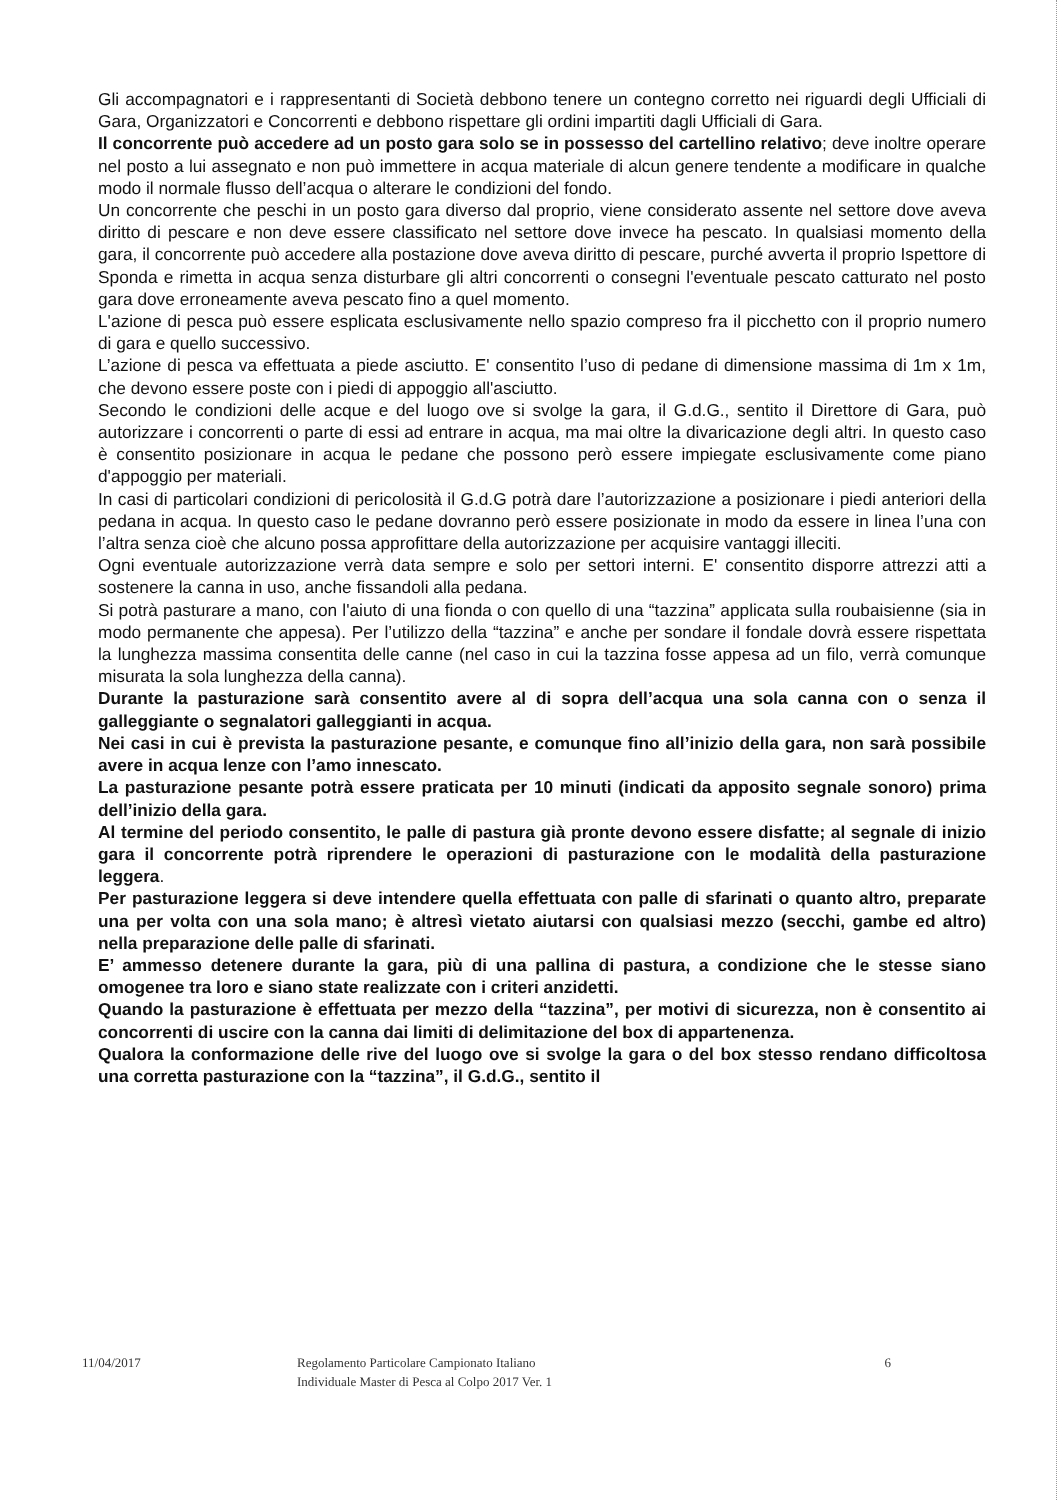Gli accompagnatori e i rappresentanti di Società debbono tenere un contegno corretto nei riguardi degli Ufficiali di Gara, Organizzatori e Concorrenti e debbono rispettare gli ordini impartiti dagli Ufficiali di Gara.
Il concorrente può accedere ad un posto gara solo se in possesso del cartellino relativo; deve inoltre operare nel posto a lui assegnato e non può immettere in acqua materiale di alcun genere tendente a modificare in qualche modo il normale flusso dell’acqua o alterare le condizioni del fondo.
Un concorrente che peschi in un posto gara diverso dal proprio, viene considerato assente nel settore dove aveva diritto di pescare e non deve essere classificato nel settore dove invece ha pescato. In qualsiasi momento della gara, il concorrente può accedere alla postazione dove aveva diritto di pescare, purché avverta il proprio Ispettore di Sponda e rimetta in acqua senza disturbare gli altri concorrenti o consegni l'eventuale pescato catturato nel posto gara dove erroneamente aveva pescato fino a quel momento.
L'azione di pesca può essere esplicata esclusivamente nello spazio compreso fra il picchetto con il proprio numero di gara e quello successivo.
L’azione di pesca va effettuata a piede asciutto. E' consentito l’uso di pedane di dimensione massima di 1m x 1m, che devono essere poste con i piedi di appoggio all'asciutto.
Secondo le condizioni delle acque e del luogo ove si svolge la gara, il G.d.G., sentito il Direttore di Gara, può autorizzare i concorrenti o parte di essi ad entrare in acqua, ma mai oltre la divaricazione degli altri. In questo caso è consentito posizionare in acqua le pedane che possono però essere impiegate esclusivamente come piano d'appoggio per materiali.
In casi di particolari condizioni di pericolosità il G.d.G potrà dare l’autorizzazione a posizionare i piedi anteriori della pedana in acqua. In questo caso le pedane dovranno però essere posizionate in modo da essere in linea l’una con l’altra senza cioè che alcuno possa approfittare della autorizzazione per acquisire vantaggi illeciti.
Ogni eventuale autorizzazione verrà data sempre e solo per settori interni. E' consentito disporre attrezzi atti a sostenere la canna in uso, anche fissandoli alla pedana.
Si potrà pasturare a mano, con l'aiuto di una fionda o con quello di una “tazzina” applicata sulla roubaisienne (sia in modo permanente che appesa). Per l’utilizzo della “tazzina” e anche per sondare il fondale dovrà essere rispettata la lunghezza massima consentita delle canne (nel caso in cui la tazzina fosse appesa ad un filo, verrà comunque misurata la sola lunghezza della canna).
Durante la pasturazione sarà consentito avere al di sopra dell’acqua una sola canna con o senza il galleggiante o segnalatori galleggianti in acqua.
Nei casi in cui è prevista la pasturazione pesante, e comunque fino all’inizio della gara, non sarà possibile avere in acqua lenze con l’amo innescato.
La pasturazione pesante potrà essere praticata per 10 minuti (indicati da apposito segnale sonoro) prima dell’inizio della gara.
Al termine del periodo consentito, le palle di pastura già pronte devono essere disfatte; al segnale di inizio gara il concorrente potrà riprendere le operazioni di pasturazione con le modalità della pasturazione leggera.
Per pasturazione leggera si deve intendere quella effettuata con palle di sfarinati o quanto altro, preparate una per volta con una sola mano; è altresì vietato aiutarsi con qualsiasi mezzo (secchi, gambe ed altro) nella preparazione delle palle di sfarinati.
E’ ammesso detenere durante la gara, più di una pallina di pastura, a condizione che le stesse siano omogenee tra loro e siano state realizzate con i criteri anzidetti.
Quando la pasturazione è effettuata per mezzo della “tazzina”, per motivi di sicurezza, non è consentito ai concorrenti di uscire con la canna dai limiti di delimitazione del box di appartenenza.
Qualora la conformazione delle rive del luogo ove si svolge la gara o del box stesso rendano difficoltosa una corretta pasturazione con la “tazzina”, il G.d.G., sentito il
11/04/2017 Regolamento Particolare Campionato Italiano
Individuale Master di Pesca al Colpo 2017 Ver. 1
6